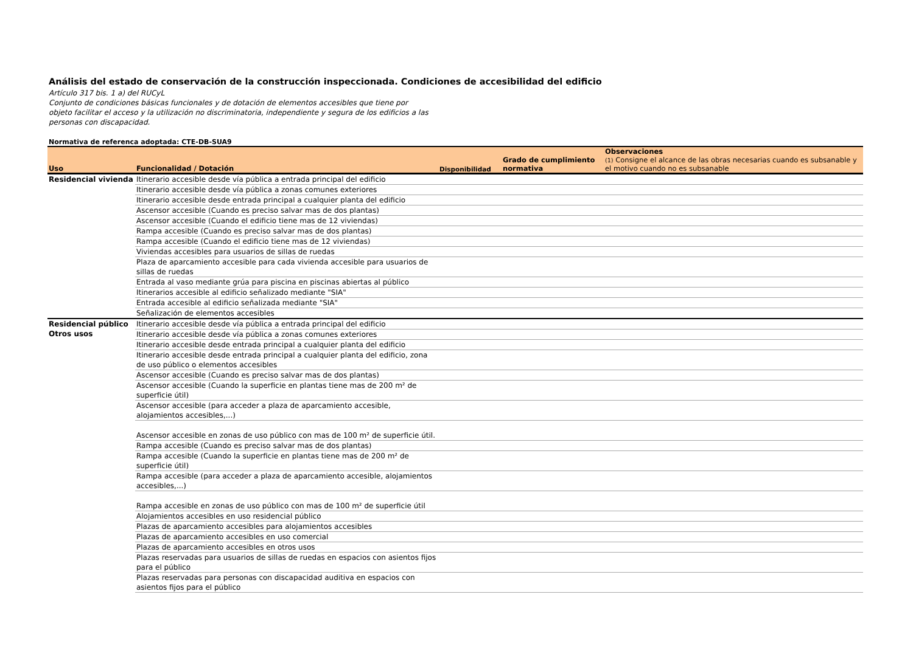Análisis del estado de conservación de la construcción inspeccionada. Condiciones de accesibilidad del edificio
Artículo 317 bis. 1 a) del RUCyL
Conjunto de condiciones básicas funcionales y de dotación de elementos accesibles que tiene por objeto facilitar el acceso y la utilización no discriminatoria, independiente y segura de los edificios a las personas con discapacidad.
Normativa de referenca adoptada: CTE-DB-SUA9
| Uso | Funcionalidad / Dotación | Disponibilidad | Grado de cumplimiento normativa | Observaciones (1) Consigne el alcance de las obras necesarias cuando es subsanable y el motivo cuando no es subsanable |
| --- | --- | --- | --- | --- |
| Residencial vivienda | Itinerario accesible desde vía pública a entrada principal del edificio | | | |
| | Itinerario accesible desde vía pública a zonas comunes exteriores | | | |
| | Itinerario accesible desde entrada principal a cualquier planta del edificio | | | |
| | Ascensor accesible (Cuando es preciso salvar mas de dos plantas) | | | |
| | Ascensor accesible (Cuando el edificio tiene mas de 12 viviendas) | | | |
| | Rampa accesible (Cuando es preciso salvar mas de dos plantas) | | | |
| | Rampa accesible (Cuando el edificio tiene mas de 12 viviendas) | | | |
| | Viviendas accesibles para usuarios de sillas de ruedas | | | |
| | Plaza de aparcamiento accesible para cada vivienda accesible para usuarios de sillas de ruedas | | | |
| | Entrada al vaso mediante grúa para piscina en piscinas abiertas al público | | | |
| | Itinerarios accesible al edificio señalizado mediante "SIA" | | | |
| | Entrada accesible al edificio señalizada mediante "SIA" | | | |
| | Señalización de elementos accesibles | | | |
| Residencial público Otros usos | Itinerario accesible desde vía pública a entrada principal del edificio | | | |
| | Itinerario accesible desde vía pública a zonas comunes exteriores | | | |
| | Itinerario accesible desde entrada principal a cualquier planta del edificio | | | |
| | Itinerario accesible desde entrada principal a cualquier planta del edificio, zona de uso público o elementos accesibles | | | |
| | Ascensor accesible (Cuando es preciso salvar mas de dos plantas) | | | |
| | Ascensor accesible (Cuando la superficie en plantas tiene mas de 200 m² de superficie útil) | | | |
| | Ascensor accesible (para acceder a plaza de aparcamiento accesible, alojamientos accesibles,...) | | | |
| | Ascensor accesible en zonas de uso público con mas de 100 m² de superficie útil. | | | |
| | Rampa accesible (Cuando es preciso salvar mas de dos plantas) | | | |
| | Rampa accesible (Cuando la superficie en plantas tiene mas de 200 m² de superficie útil) | | | |
| | Rampa accesible (para acceder a plaza de aparcamiento accesible, alojamientos accesibles,...) | | | |
| | Rampa accesible en zonas de uso público con mas de 100 m² de superficie útil | | | |
| | Alojamientos accesibles en uso residencial público | | | |
| | Plazas de aparcamiento accesibles para alojamientos accesibles | | | |
| | Plazas de aparcamiento accesibles en uso comercial | | | |
| | Plazas de aparcamiento accesibles en otros usos | | | |
| | Plazas reservadas para usuarios de sillas de ruedas en espacios con asientos fijos para el público | | | |
| | Plazas reservadas para personas con discapacidad auditiva en espacios con asientos fijos para el público | | | |